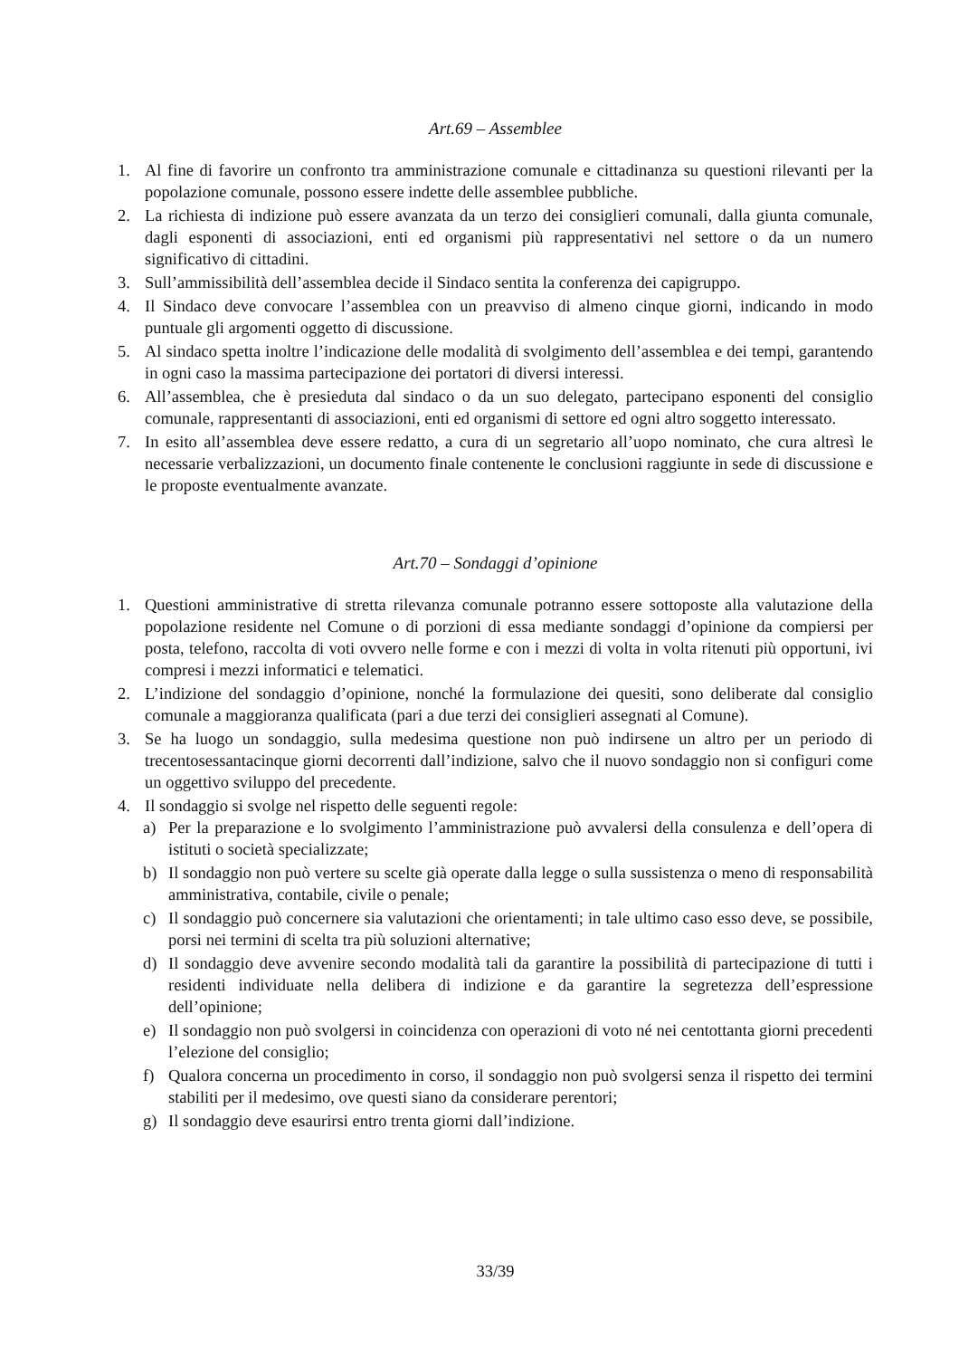Art.69 – Assemblee
1. Al fine di favorire un confronto tra amministrazione comunale e cittadinanza su questioni rilevanti per la popolazione comunale, possono essere indette delle assemblee pubbliche.
2. La richiesta di indizione può essere avanzata da un terzo dei consiglieri comunali, dalla giunta comunale, dagli esponenti di associazioni, enti ed organismi più rappresentativi nel settore o da un numero significativo di cittadini.
3. Sull’ammissibilità dell’assemblea decide il Sindaco sentita la conferenza dei capigruppo.
4. Il Sindaco deve convocare l’assemblea con un preavviso di almeno cinque giorni, indicando in modo puntuale gli argomenti oggetto di discussione.
5. Al sindaco spetta inoltre l’indicazione delle modalità di svolgimento dell’assemblea e dei tempi, garantendo in ogni caso la massima partecipazione dei portatori di diversi interessi.
6. All’assemblea, che è presieduta dal sindaco o da un suo delegato, partecipano esponenti del consiglio comunale, rappresentanti di associazioni, enti ed organismi di settore ed ogni altro soggetto interessato.
7. In esito all’assemblea deve essere redatto, a cura di un segretario all’uopo nominato, che cura altresì le necessarie verbalizzazioni, un documento finale contenente le conclusioni raggiunte in sede di discussione e le proposte eventualmente avanzate.
Art.70 – Sondaggi d’opinione
1. Questioni amministrative di stretta rilevanza comunale potranno essere sottoposte alla valutazione della popolazione residente nel Comune o di porzioni di essa mediante sondaggi d’opinione da compiersi per posta, telefono, raccolta di voti ovvero nelle forme e con i mezzi di volta in volta ritenuti più opportuni, ivi compresi i mezzi informatici e telematici.
2. L’indizione del sondaggio d’opinione, nonché la formulazione dei quesiti, sono deliberate dal consiglio comunale a maggioranza qualificata (pari a due terzi dei consiglieri assegnati al Comune).
3. Se ha luogo un sondaggio, sulla medesima questione non può indirsene un altro per un periodo di trecentosessantacinque giorni decorrenti dall’indizione, salvo che il nuovo sondaggio non si configuri come un oggettivo sviluppo del precedente.
4. Il sondaggio si svolge nel rispetto delle seguenti regole:
a) Per la preparazione e lo svolgimento l’amministrazione può avvalersi della consulenza e dell’opera di istituti o società specializzate;
b) Il sondaggio non può vertere su scelte già operate dalla legge o sulla sussistenza o meno di responsabilità amministrativa, contabile, civile o penale;
c) Il sondaggio può concernere sia valutazioni che orientamenti; in tale ultimo caso esso deve, se possibile, porsi nei termini di scelta tra più soluzioni alternative;
d) Il sondaggio deve avvenire secondo modalità tali da garantire la possibilità di partecipazione di tutti i residenti individuate nella delibera di indizione e da garantire la segretezza dell’espressione dell’opinione;
e) Il sondaggio non può svolgersi in coincidenza con operazioni di voto né nei centottanta giorni precedenti l’elezione del consiglio;
f) Qualora concerna un procedimento in corso, il sondaggio non può svolgersi senza il rispetto dei termini stabiliti per il medesimo, ove questi siano da considerare perentori;
g) Il sondaggio deve esaurirsi entro trenta giorni dall’indizione.
33/39